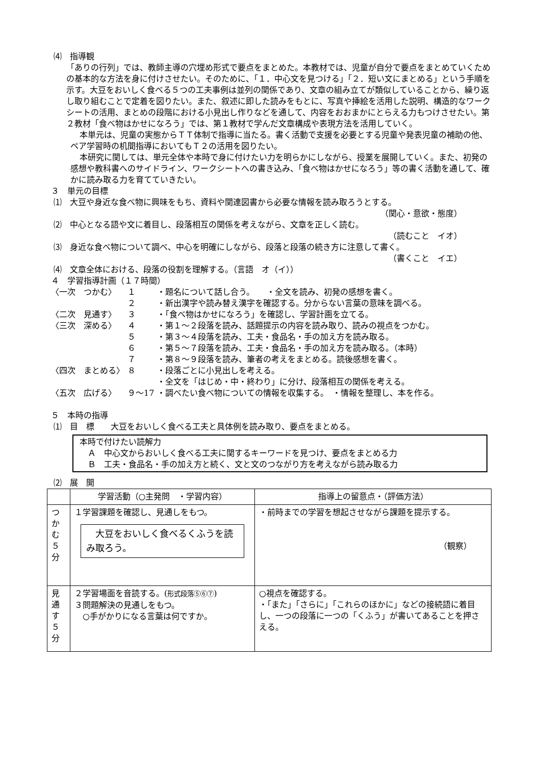⑷　指導観
「ありの行列」では、教師主導の穴埋め形式で要点をまとめた。本教材では、児童が自分で要点をまとめていくための基本的な方法を身に付けさせたい。そのために、「１．中心文を見つける」「２．短い文にまとめる」という手順を示す。大豆をおいしく食べる５つの工夫事例は並列の関係であり、文章の組み立てが類似していることから、繰り返し取り組むことで定着を図りたい。また、叙述に即した読みをもとに、写真や挿絵を活用した説明、構造的なワークシートの活用、まとめの段階における小見出し作りなどを通して、内容をおおまかにとらえる力もつけさせたい。第２教材「食べ物はかせになろう」では、第１教材で学んだ文章構成や表現方法を活用していく。
本単元は、児童の実態からＴＴ体制で指導に当たる。書く活動で支援を必要とする児童や発表児童の補助の他、ペア学習時の机間指導においてもＴ２の活用を図りたい。
本研究に関しては、単元全体や本時で身に付けたい力を明らかにしながら、授業を展開していく。また、初発の感想や教科書へのサイドライン、ワークシートへの書き込み、「食べ物はかせになろう」等の書く活動を通して、確かに読み取る力を育てていきたい。
３　単元の目標
⑴　大豆や身近な食べ物に興味をもち、資料や関連図書から必要な情報を読み取ろうとする。
（関心・意欲・態度）
⑵　中心となる語や文に着目し、段落相互の関係を考えながら、文章を正しく読む。
（読むこと　イオ）
⑶　身近な食べ物について調べ、中心を明確にしながら、段落と段落の続き方に注意して書く。
（書くこと　イエ）
⑷　文章全体における、段落の役割を理解する。（言語　オ（イ））
４　学習指導計画（１７時間）
| 〈一次 つかむ〉 | １ | ・題名について話し合う。 ・全文を読み、初発の感想を書く。 |
| | ２ | ・新出漢字や読み替え漢字を確認する。分からない言葉の意味を調べる。 |
| 〈二次 見通す〉 | ３ | ・「食べ物はかせになろう」を確認し、学習計画を立てる。 |
| 〈三次 深める〉 | ４ | ・第１～２段落を読み、話題提示の内容を読み取り、読みの視点をつかむ。 |
| | ５ | ・第３～４段落を読み、工夫・食品名・手の加え方を読み取る。 |
| | ６ | ・第５～７段落を読み、工夫・食品名・手の加え方を読み取る。（本時） |
| | ７ | ・第８～９段落を読み、筆者の考えをまとめる。読後感想を書く。 |
| 〈四次 まとめる〉 | ８ | ・段落ごとに小見出しを考える。 |
| | | ・全文を「はじめ・中・終わり」に分け、段落相互の関係を考える。 |
| 〈五次 広げる〉 | ９～17 | ・調べたい食べ物についての情報を収集する。 ・情報を整理し、本を作る。 |
５　本時の指導
⑴　目　標　　大豆をおいしく食べる工夫と具体例を読み取り、要点をまとめる。
本時で付けたい読解力
　Ａ　中心文からおいしく食べる工夫に関するキーワードを見つけ、要点をまとめる力
　Ｂ　工夫・食品名・手の加え方と続く、文と文のつながり方を考えながら読み取る力
⑵　展　開
| | 学習活動（○主発問 ・学習内容） | 指導上の留意点・（評価方法） |
| --- | --- | --- |
| つ か む ５ 分 | １学習課題を確認し、見通しをもつ。 大豆をおいしく食べるくふうを読み取ろう。 | ・前時までの学習を想起させながら課題を提示する。 （観察） |
| 見 通 す ５ 分 | ２学習場面を音読する。( 形式段落⑤⑥⑦ ) ３問題解決の見通しをもつ。 ○手がかりになる言葉は何ですか。 | ○視点を確認する。 ・「また」「さらに」「これらのほかに」などの接続語に着目し、一つの段落に一つの「くふう」が書いてあることを押さえる。 |